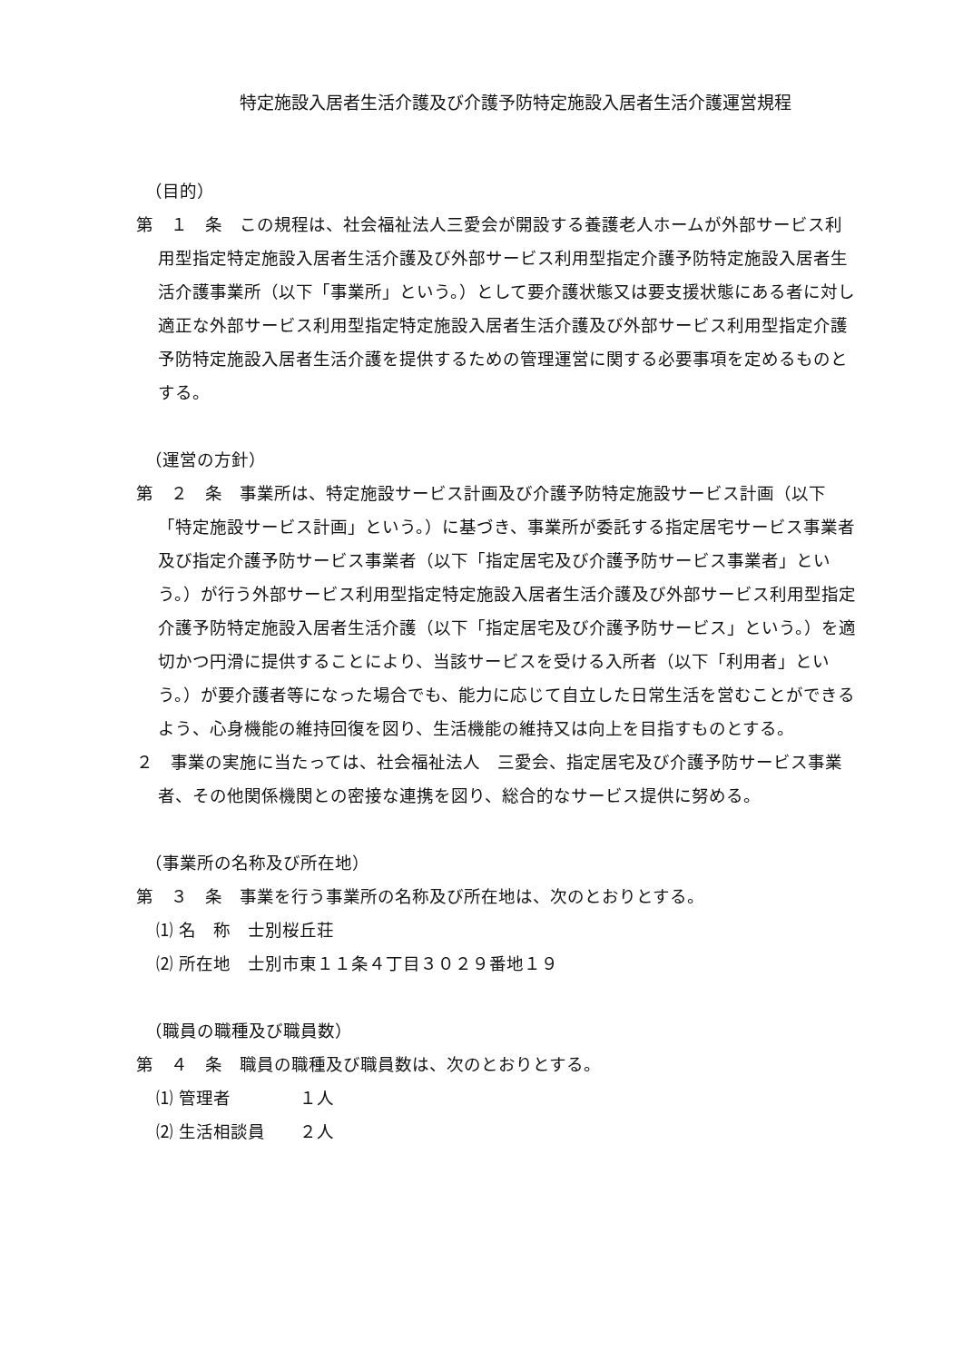特定施設入居者生活介護及び介護予防特定施設入居者生活介護運営規程
（目的）
第　１　条　この規程は、社会福祉法人三愛会が開設する養護老人ホームが外部サービス利用型指定特定施設入居者生活介護及び外部サービス利用型指定介護予防特定施設入居者生活介護事業所（以下「事業所」という。）として要介護状態又は要支援状態にある者に対し適正な外部サービス利用型指定特定施設入居者生活介護及び外部サービス利用型指定介護予防特定施設入居者生活介護を提供するための管理運営に関する必要事項を定めるものとする。
（運営の方針）
第　２　条　事業所は、特定施設サービス計画及び介護予防特定施設サービス計画（以下「特定施設サービス計画」という。）に基づき、事業所が委託する指定居宅サービス事業者及び指定介護予防サービス事業者（以下「指定居宅及び介護予防サービス事業者」という。）が行う外部サービス利用型指定特定施設入居者生活介護及び外部サービス利用型指定介護予防特定施設入居者生活介護（以下「指定居宅及び介護予防サービス」という。）を適切かつ円滑に提供することにより、当該サービスを受ける入所者（以下「利用者」という。）が要介護者等になった場合でも、能力に応じて自立した日常生活を営むことができるよう、心身機能の維持回復を図り、生活機能の維持又は向上を目指すものとする。
２　事業の実施に当たっては、社会福祉法人　三愛会、指定居宅及び介護予防サービス事業者、その他関係機関との密接な連携を図り、総合的なサービス提供に努める。
（事業所の名称及び所在地）
第　３　条　事業を行う事業所の名称及び所在地は、次のとおりとする。
⑴ 名　称　士別桜丘荘
⑵ 所在地　士別市東１１条４丁目３０２９番地１９
（職員の職種及び職員数）
第　４　条　職員の職種及び職員数は、次のとおりとする。
⑴ 管理者　　　　１人
⑵ 生活相談員　　２人